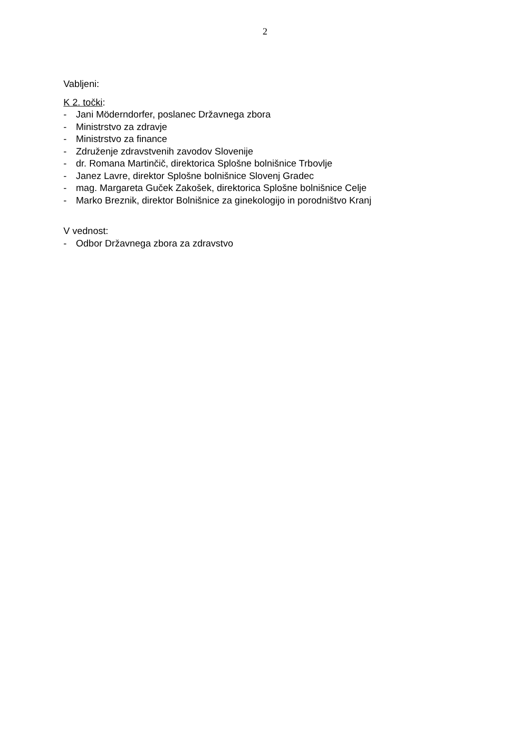2
Vabljeni:
K 2. točki:
- Jani Möderndorfer, poslanec Državnega zbora
- Ministrstvo za zdravje
- Ministrstvo za finance
- Združenje zdravstvenih zavodov Slovenije
- dr. Romana Martinčič, direktorica Splošne bolnišnice Trbovlje
- Janez Lavre, direktor Splošne bolnišnice Slovenj Gradec
- mag. Margareta Guček Zakošek, direktorica Splošne bolnišnice Celje
- Marko Breznik, direktor Bolnišnice za ginekologijo in porodništvo Kranj
V vednost:
- Odbor Državnega zbora za zdravstvo